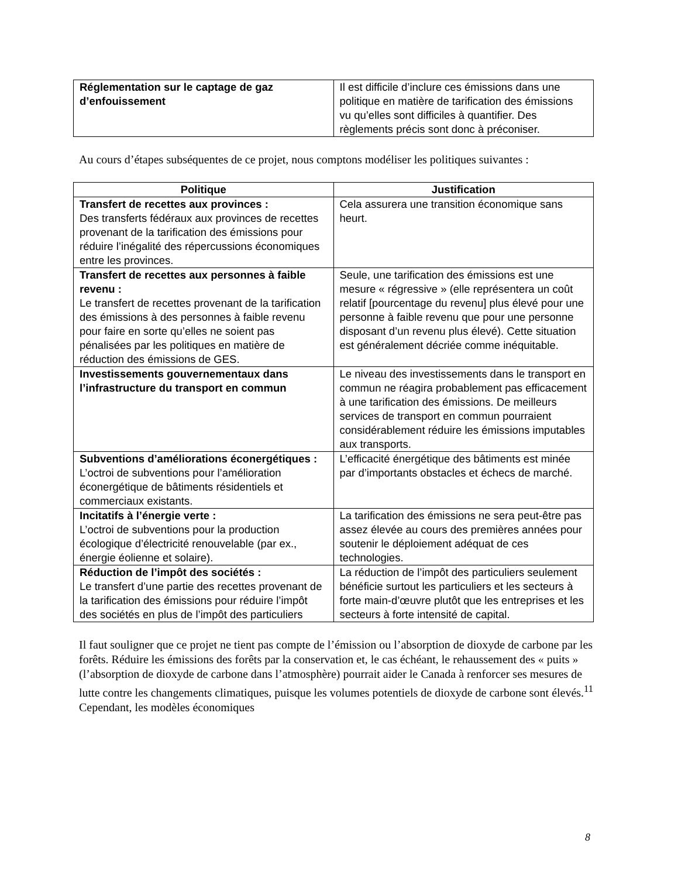| Réglementation sur le captage de gaz d’enfouissement | Il est difficile d’inclure ces émissions dans une politique en matière de tarification des émissions vu qu’elles sont difficiles à quantifier. Des règlements précis sont donc à préconiser. |
Au cours d’étapes subséquentes de ce projet, nous comptons modéliser les politiques suivantes :
| Politique | Justification |
| --- | --- |
| Transfert de recettes aux provinces : Des transferts fédéraux aux provinces de recettes provenant de la tarification des émissions pour réduire l’inégalité des répercussions économiques entre les provinces. | Cela assurera une transition économique sans heurt. |
| Transfert de recettes aux personnes à faible revenu : Le transfert de recettes provenant de la tarification des émissions à des personnes à faible revenu pour faire en sorte qu’elles ne soient pas pénalisées par les politiques en matière de réduction des émissions de GES. | Seule, une tarification des émissions est une mesure « régressive » (elle représentera un coût relatif [pourcentage du revenu] plus élevé pour une personne à faible revenu que pour une personne disposant d’un revenu plus élevé). Cette situation est généralement décriée comme inéquitable. |
| Investissements gouvernementaux dans l’infrastructure du transport en commun | Le niveau des investissements dans le transport en commun ne réagira probablement pas efficacement à une tarification des émissions. De meilleurs services de transport en commun pourraient considérablement réduire les émissions imputables aux transports. |
| Subventions d’améliorations éconergétiques : L’octroi de subventions pour l’amélioration éconergétique de bâtiments résidentiels et commerciaux existants. | L’efficacité énergétique des bâtiments est minée par d’importants obstacles et échecs de marché. |
| Incitatifs à l’énergie verte : L’octroi de subventions pour la production écologique d’électricité renouvelable (par ex., énergie éolienne et solaire). | La tarification des émissions ne sera peut-être pas assez élevée au cours des premières années pour soutenir le déploiement adéquat de ces technologies. |
| Réduction de l’impôt des sociétés : Le transfert d’une partie des recettes provenant de la tarification des émissions pour réduire l’impôt des sociétés en plus de l’impôt des particuliers | La réduction de l’impôt des particuliers seulement bénéficie surtout les particuliers et les secteurs à forte main-d’œuvre plutôt que les entreprises et les secteurs à forte intensité de capital. |
Il faut souligner que ce projet ne tient pas compte de l’émission ou l’absorption de dioxyde de carbone par les forêts. Réduire les émissions des forêts par la conservation et, le cas échéant, le rehaussement des « puits » (l’absorption de dioxyde de carbone dans l’atmosphère) pourrait aider le Canada à renforcer ses mesures de lutte contre les changements climatiques, puisque les volumes potentiels de dioxyde de carbone sont élevés.<sup>11</sup> Cependant, les modèles économiques
8